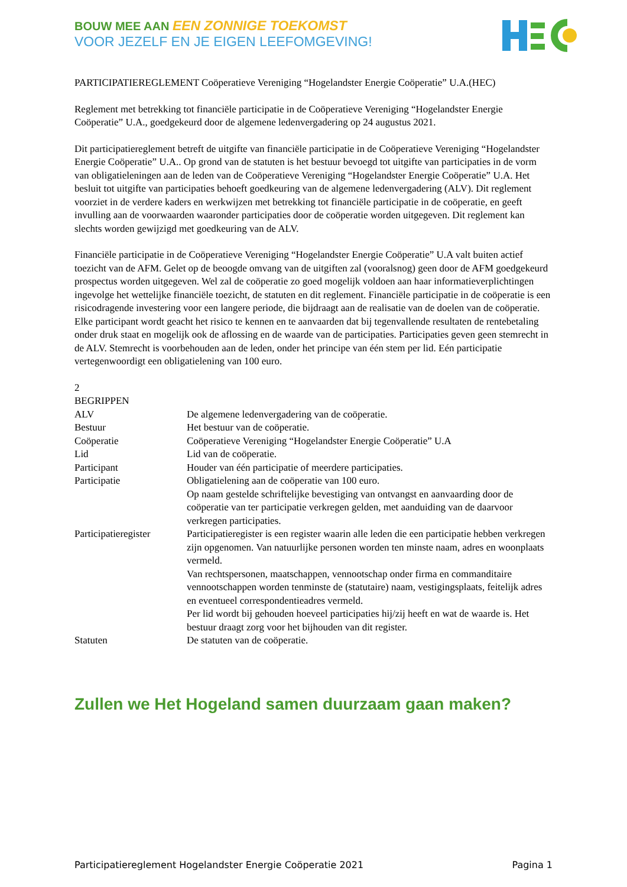BOUW MEE AAN EEN ZONNIGE TOEKOMST
VOOR JEZELF EN JE EIGEN LEEFOMGEVING!
PARTICIPATIEREGLEMENT Coöperatieve Vereniging “Hogelandster Energie Coöperatie” U.A.(HEC)
Reglement met betrekking tot financiële participatie in de Coöperatieve Vereniging “Hogelandster Energie Coöperatie” U.A., goedgekeurd door de algemene ledenvergadering op 24 augustus 2021.
Dit participatiereglement betreft de uitgifte van financiële participatie in de Coöperatieve Vereniging “Hogelandster Energie Coöperatie” U.A.. Op grond van de statuten is het bestuur bevoegd tot uitgifte van participaties in de vorm van obligatieleningen aan de leden van de Coöperatieve Vereniging “Hogelandster Energie Coöperatie” U.A. Het besluit tot uitgifte van participaties behoeft goedkeuring van de algemene ledenvergadering (ALV). Dit reglement voorziet in de verdere kaders en werkwijzen met betrekking tot financiële participatie in de coöperatie, en geeft invulling aan de voorwaarden waaronder participaties door de coöperatie worden uitgegeven. Dit reglement kan slechts worden gewijzigd met goedkeuring van de ALV.
Financiële participatie in de Coöperatieve Vereniging “Hogelandster Energie Coöperatie” U.A valt buiten actief toezicht van de AFM. Gelet op de beoogde omvang van de uitgiften zal (vooralsnog) geen door de AFM goedgekeurd prospectus worden uitgegeven. Wel zal de coöperatie zo goed mogelijk voldoen aan haar informatieverplichtingen ingevolge het wettelijke financiële toezicht, de statuten en dit reglement. Financiële participatie in de coöperatie is een risicodragende investering voor een langere periode, die bijdraagt aan de realisatie van de doelen van de coöperatie. Elke participant wordt geacht het risico te kennen en te aanvaarden dat bij tegenvallende resultaten de rentebetaling onder druk staat en mogelijk ook de aflossing en de waarde van de participaties. Participaties geven geen stemrecht in de ALV. Stemrecht is voorbehouden aan de leden, onder het principe van één stem per lid. Eén participatie vertegenwoordigt een obligatielening van 100 euro.
2
BEGRIPPEN
| ALV | De algemene ledenvergadering van de coöperatie. |
| Bestuur | Het bestuur van de coöperatie. |
| Coöperatie | Coöperatieve Vereniging “Hogelandster Energie Coöperatie” U.A |
| Lid | Lid van de coöperatie. |
| Participant | Houder van één participatie of meerdere participaties. |
| Participatie | Obligatielening aan de coöperatie van 100 euro. Op naam gestelde schriftelijke bevestiging van ontvangst en aanvaarding door de coöperatie van ter participatie verkregen gelden, met aanduiding van de daarvoor verkregen participaties. |
| Participatieregister | Participatieregister is een register waarin alle leden die een participatie hebben verkregen zijn opgenomen. Van natuurlijke personen worden ten minste naam, adres en woonplaats vermeld. Van rechtspersonen, maatschappen, vennootschap onder firma en commanditaire vennootschappen worden tenminste de (statutaire) naam, vestigingsplaats, feitelijk adres en eventueel correspondentieadres vermeld. Per lid wordt bij gehouden hoeveel participaties hij/zij heeft en wat de waarde is. Het bestuur draagt zorg voor het bijhouden van dit register. |
| Statuten | De statuten van de coöperatie. |
Zullen we Het Hogeland samen duurzaam gaan maken?
Participatiereglement Hogelandster Energie Coöperatie 2021 Pagina 1